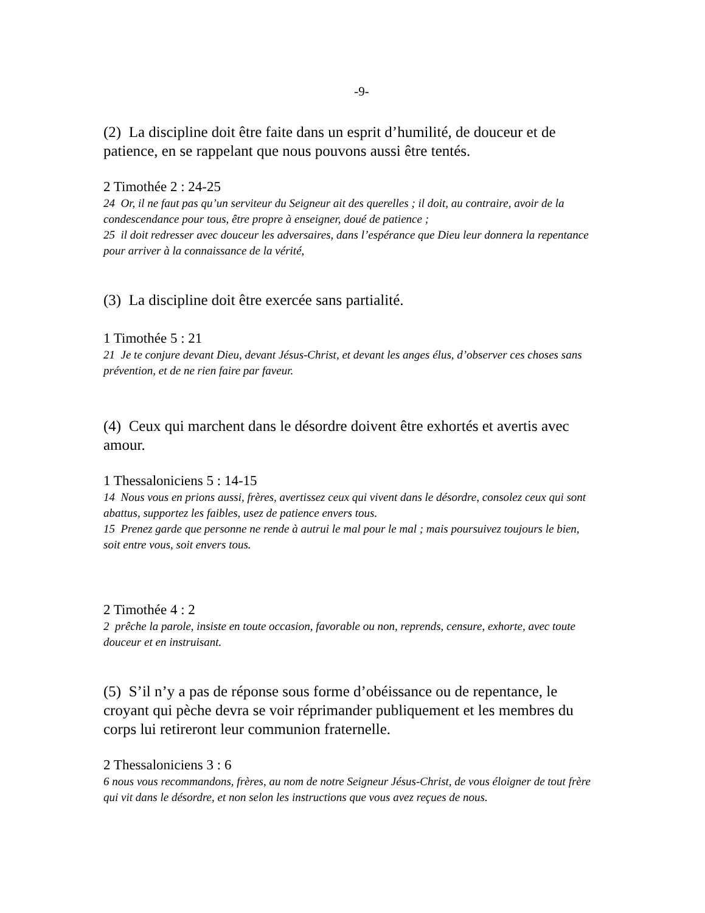-9-
(2) La discipline doit être faite dans un esprit d’humilité, de douceur et de patience, en se rappelant que nous pouvons aussi être tentés.
2 Timothée 2 : 24-25
24 Or, il ne faut pas qu’un serviteur du Seigneur ait des querelles ; il doit, au contraire, avoir de la condescendance pour tous, être propre à enseigner, doué de patience ;
25 il doit redresser avec douceur les adversaires, dans l’espérance que Dieu leur donnera la repentance pour arriver à la connaissance de la vérité,
(3) La discipline doit être exercée sans partialité.
1 Timothée 5 : 21
21 Je te conjure devant Dieu, devant Jésus-Christ, et devant les anges élus, d’observer ces choses sans prévention, et de ne rien faire par faveur.
(4) Ceux qui marchent dans le désordre doivent être exhortés et avertis avec amour.
1 Thessaloniciens 5 : 14-15
14 Nous vous en prions aussi, frères, avertissez ceux qui vivent dans le désordre, consolez ceux qui sont abattus, supportez les faibles, usez de patience envers tous.
15 Prenez garde que personne ne rende à autrui le mal pour le mal ; mais poursuivez toujours le bien, soit entre vous, soit envers tous.
2 Timothée 4 : 2
2 prêche la parole, insiste en toute occasion, favorable ou non, reprends, censure, exhorte, avec toute douceur et en instruisant.
(5) S’il n’y a pas de réponse sous forme d’obéissance ou de repentance, le croyant qui pèche devra se voir réprimander publiquement et les membres du corps lui retireront leur communion fraternelle.
2 Thessaloniciens 3 : 6
6 nous vous recommandons, frères, au nom de notre Seigneur Jésus-Christ, de vous éloigner de tout frère qui vit dans le désordre, et non selon les instructions que vous avez reçues de nous.